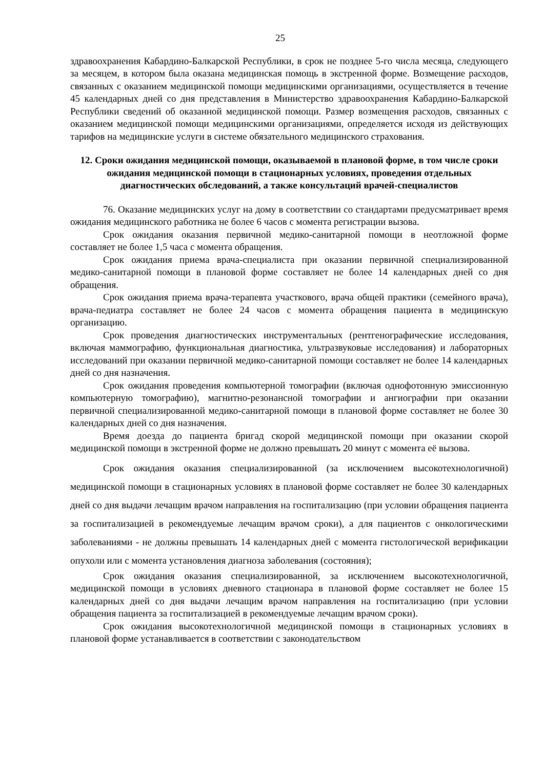25
здравоохранения Кабардино-Балкарской Республики, в срок не позднее 5-го числа месяца, следующего за месяцем, в котором была оказана медицинская помощь в экстренной форме. Возмещение расходов, связанных с оказанием медицинской помощи медицинскими организациями, осуществляется в течение 45 календарных дней со дня представления в Министерство здравоохранения Кабардино-Балкарской Республики сведений об оказанной медицинской помощи. Размер возмещения расходов, связанных с оказанием медицинской помощи медицинскими организациями, определяется исходя из действующих тарифов на медицинские услуги в системе обязательного медицинского страхования.
12. Сроки ожидания медицинской помощи, оказываемой в плановой форме, в том числе сроки ожидания медицинской помощи в стационарных условиях, проведения отдельных диагностических обследований, а также консультаций врачей-специалистов
76. Оказание медицинских услуг на дому в соответствии со стандартами предусматривает время ожидания медицинского работника не более 6 часов с момента регистрации вызова.
Срок ожидания оказания первичной медико-санитарной помощи в неотложной форме составляет не более 1,5 часа с момента обращения.
Срок ожидания приема врача-специалиста при оказании первичной специализированной медико-санитарной помощи в плановой форме составляет не более 14 календарных дней со дня обращения.
Срок ожидания приема врача-терапевта участкового, врача общей практики (семейного врача), врача-педиатра составляет не более 24 часов с момента обращения пациента в медицинскую организацию.
Срок проведения диагностических инструментальных (рентгенографические исследования, включая маммографию, функциональная диагностика, ультразвуковые исследования) и лабораторных исследований при оказании первичной медико-санитарной помощи составляет не более 14 календарных дней со дня назначения.
Срок ожидания проведения компьютерной томографии (включая однофотонную эмиссионную компьютерную томографию), магнитно-резонансной томографии и ангиографии при оказании первичной специализированной медико-санитарной помощи в плановой форме составляет не более 30 календарных дней со дня назначения.
Время доезда до пациента бригад скорой медицинской помощи при оказании скорой медицинской помощи в экстренной форме не должно превышать 20 минут с момента её вызова.
Срок ожидания оказания специализированной (за исключением высокотехнологичной) медицинской помощи в стационарных условиях в плановой форме составляет не более 30 календарных дней со дня выдачи лечащим врачом направления на госпитализацию (при условии обращения пациента за госпитализацией в рекомендуемые лечащим врачом сроки), а для пациентов с онкологическими заболеваниями - не должны превышать 14 календарных дней с момента гистологической верификации опухоли или с момента установления диагноза заболевания (состояния);
Срок ожидания оказания специализированной, за исключением высокотехнологичной, медицинской помощи в условиях дневного стационара в плановой форме составляет не более 15 календарных дней со дня выдачи лечащим врачом направления на госпитализацию (при условии обращения пациента за госпитализацией в рекомендуемые лечащим врачом сроки).
Срок ожидания высокотехнологичной медицинской помощи в стационарных условиях в плановой форме устанавливается в соответствии с законодательством